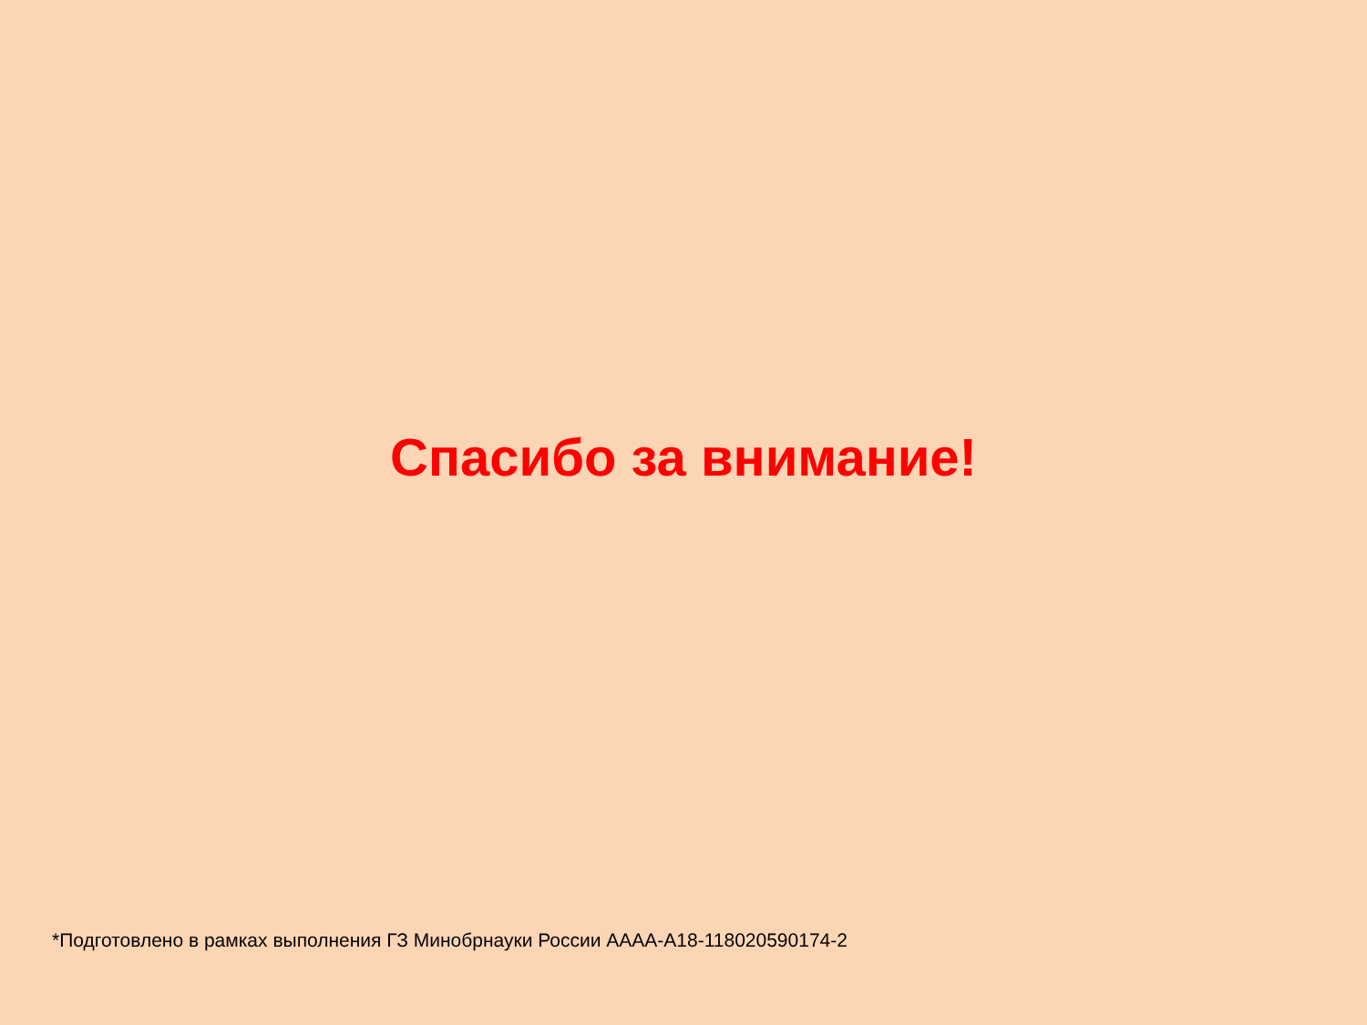Спасибо за внимание!
*Подготовлено в рамках выполнения ГЗ Минобрнауки России АААА-А18-118020590174-2